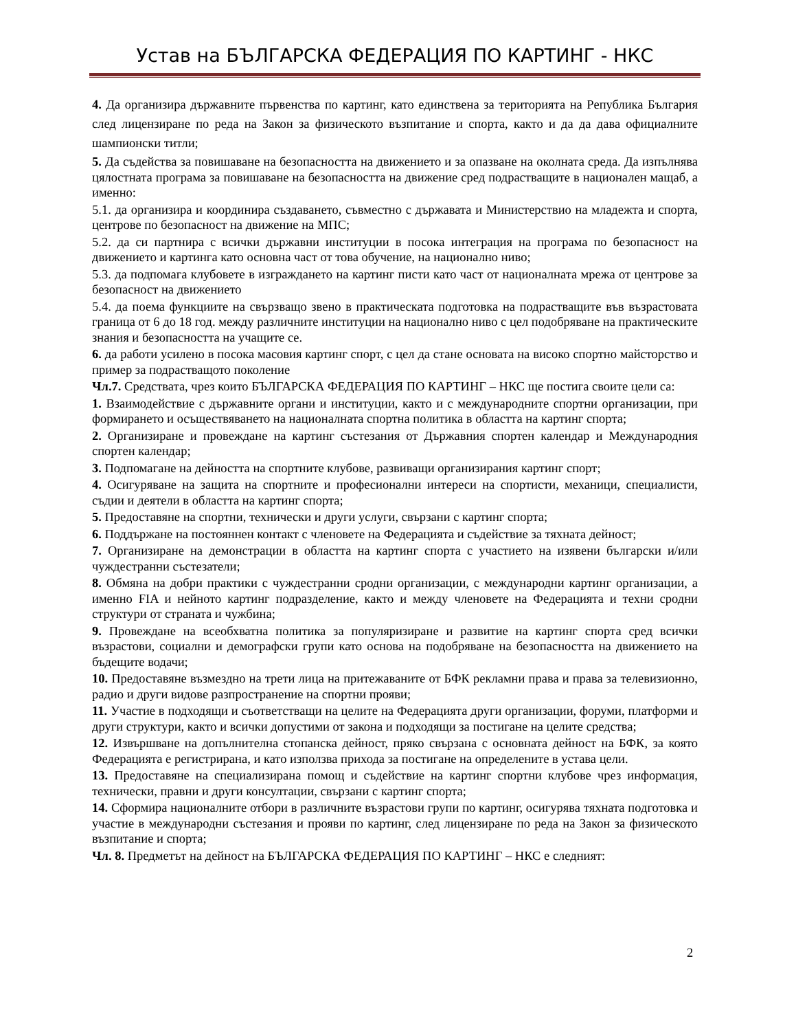Устав на БЪЛГАРСКА ФЕДЕРАЦИЯ ПО КАРТИНГ - НКС
4. Да организира държавните първенства по картинг, като единствена за територията на Република България след лицензиране по реда на Закон за физическото възпитание и спорта, както и да да дава официалните шампионски титли;
5. Да съдейства за повишаване на безопасността на движението и за опазване на околната среда. Да изпълнява цялостната програма за повишаване на безопасността на движение сред подрастващите в национален мащаб, а именно:
5.1. да организира и координира създаването, съвместно с държавата и Министерствио на младежта и спорта, центрове по безопасност на движение на МПС;
5.2. да си партнира с всички държавни институции в посока интеграция на програма по безопасност на движението и картинга като основна част от това обучение, на национално ниво;
5.3. да подпомага клубовете в изграждането на картинг писти като част от националната мрежа от центрове за безопасност на движението
5.4. да поема функциите на свързващо звено в практическата подготовка на подрастващите във възрастовата граница от 6 до 18 год. между различните институции на национално ниво с цел подобряване на практическите знания и безопасността на учащите се.
6. да работи усилено в посока масовия картинг спорт, с цел да стане основата на високо спортно майсторство и пример за подрастващото поколение
Чл.7. Средствата, чрез които БЪЛГАРСКА ФЕДЕРАЦИЯ ПО КАРТИНГ – НКС ще постига своите цели са:
1. Взаимодействие с държавните органи и институции, както и с международните спортни организации, при формирането и осъществяването на националната спортна политика в областта на картинг спорта;
2. Организиране и провеждане на картинг състезания от Държавния спортен календар и Международния спортен календар;
3. Подпомагане на дейността на спортните клубове, развиващи организирания картинг спорт;
4. Осигуряване на защита на спортните и професионални интереси на спортисти, механици, специалисти, съдии и деятели в областта на картинг спорта;
5. Предоставяне на спортни, технически и други услуги, свързани с картинг спорта;
6. Поддържане на постояннен контакт с членовете на Федерацията и съдействие за тяхната дейност;
7. Организиране на демонстрации в областта на картинг спорта с участието на изявени български и/или чуждестранни състезатели;
8. Обмяна на добри практики с чуждестранни сродни организации, с международни картинг организации, а именно FIA и нейното картинг подразделение, както и между членовете на Федерацията и техни сродни структури от страната и чужбина;
9. Провеждане на всеобхватна политика за популяризиране и развитие на картинг спорта сред всички възрастови, социални и демографски групи като основа на подобряване на безопасността на движението на бъдещите водачи;
10. Предоставяне възмездно на трети лица на притежаваните от БФК рекламни права и права за телевизионно, радио и други видове разпространение на спортни прояви;
11. Участие в подходящи и съответстващи на целите на Федерацията други организации, форуми, платформи и други структури, както и всички допустими от закона и подходящи за постигане на целите средства;
12. Извършване на допълнителна стопанска дейност, пряко свързана с основната дейност на БФК, за която Федерацията е регистрирана, и като използва прихода за постигане на определените в устава цели.
13. Предоставяне на специализирана помощ и съдействие на картинг спортни клубове чрез информация, технически, правни и други консултации, свързани с картинг спорта;
14. Сформира националните отбори в различните възрастови групи по картинг, осигурява тяхната подготовка и участие в международни състезания и прояви по картинг, след лицензиране по реда на Закон за физическото възпитание и спорта;
Чл. 8. Предметът на дейност на БЪЛГАРСКА ФЕДЕРАЦИЯ ПО КАРТИНГ – НКС е следният:
2